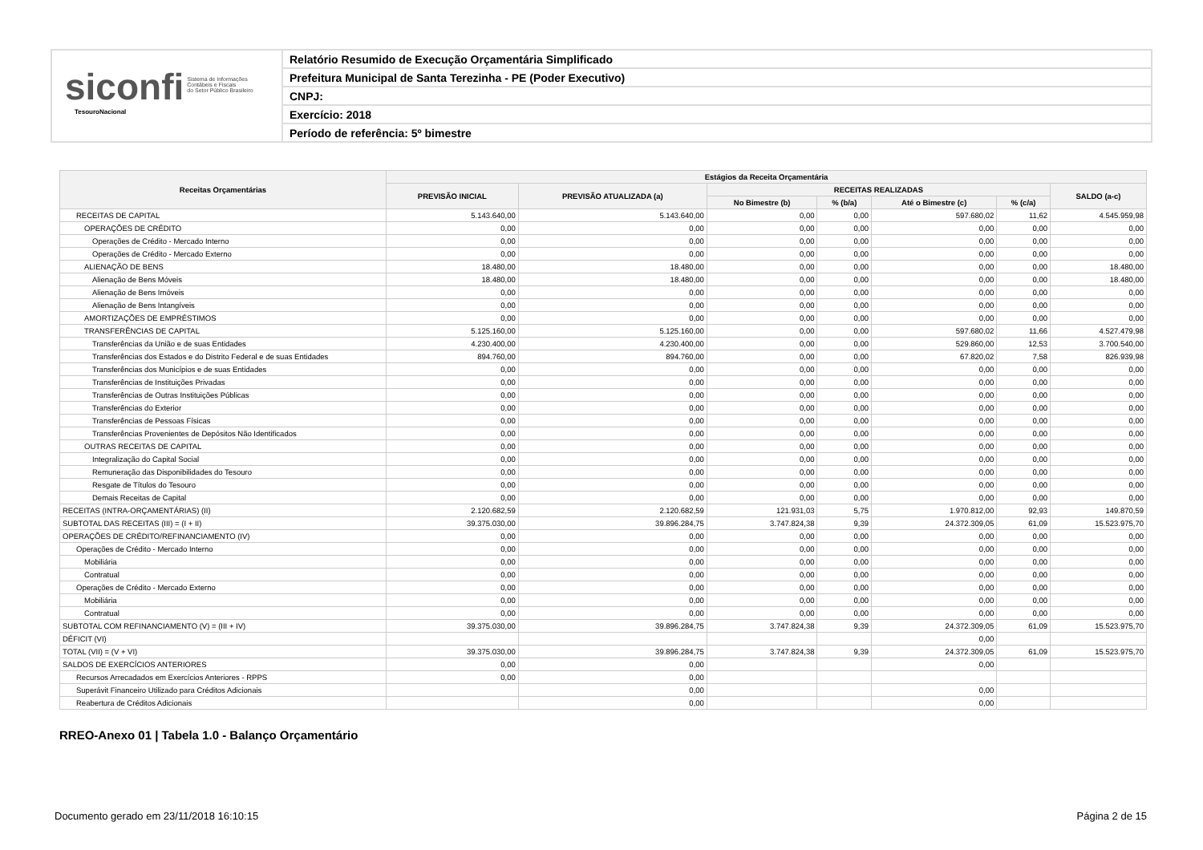siconfi Sistema de Informações
Contábeis e Fiscais
do Setor Público Brasileiro
TesouroNacional
Relatório Resumido de Execução Orçamentária Simplificado
Prefeitura Municipal de Santa Terezinha - PE (Poder Executivo)
CNPJ:
Exercício: 2018
Período de referência: 5º bimestre
| Receitas Orçamentárias | Estágios da Receita Orçamentária | | | | | | |
| --- | --- | --- | --- | --- | --- | --- | --- |
| | PREVISÃO INICIAL | PREVISÃO ATUALIZADA (a) | RECEITAS REALIZADAS | | | | SALDO (a-c) |
| | | | No Bimestre (b) | % (b/a) | Até o Bimestre (c) | % (c/a) | |
| RECEITAS DE CAPITAL | 5.143.640,00 | 5.143.640,00 | 0,00 | 0,00 | 597.680,02 | 11,62 | 4.545.959,98 |
| OPERAÇÕES DE CRÉDITO | 0,00 | 0,00 | 0,00 | 0,00 | 0,00 | 0,00 | 0,00 |
| Operações de Crédito - Mercado Interno | 0,00 | 0,00 | 0,00 | 0,00 | 0,00 | 0,00 | 0,00 |
| Operações de Crédito - Mercado Externo | 0,00 | 0,00 | 0,00 | 0,00 | 0,00 | 0,00 | 0,00 |
| ALIENAÇÃO DE BENS | 18.480,00 | 18.480,00 | 0,00 | 0,00 | 0,00 | 0,00 | 18.480,00 |
| Alienação de Bens Móveis | 18.480,00 | 18.480,00 | 0,00 | 0,00 | 0,00 | 0,00 | 18.480,00 |
| Alienação de Bens Imóveis | 0,00 | 0,00 | 0,00 | 0,00 | 0,00 | 0,00 | 0,00 |
| Alienação de Bens Intangíveis | 0,00 | 0,00 | 0,00 | 0,00 | 0,00 | 0,00 | 0,00 |
| AMORTIZAÇÕES DE EMPRÉSTIMOS | 0,00 | 0,00 | 0,00 | 0,00 | 0,00 | 0,00 | 0,00 |
| TRANSFERÊNCIAS DE CAPITAL | 5.125.160,00 | 5.125.160,00 | 0,00 | 0,00 | 597.680,02 | 11,66 | 4.527.479,98 |
| Transferências da União e de suas Entidades | 4.230.400,00 | 4.230.400,00 | 0,00 | 0,00 | 529.860,00 | 12,53 | 3.700.540,00 |
| Transferências dos Estados e do Distrito Federal e de suas Entidades | 894.760,00 | 894.760,00 | 0,00 | 0,00 | 67.820,02 | 7,58 | 826.939,98 |
| Transferências dos Municípios e de suas Entidades | 0,00 | 0,00 | 0,00 | 0,00 | 0,00 | 0,00 | 0,00 |
| Transferências de Instituições Privadas | 0,00 | 0,00 | 0,00 | 0,00 | 0,00 | 0,00 | 0,00 |
| Transferências de Outras Instituições Públicas | 0,00 | 0,00 | 0,00 | 0,00 | 0,00 | 0,00 | 0,00 |
| Transferências do Exterior | 0,00 | 0,00 | 0,00 | 0,00 | 0,00 | 0,00 | 0,00 |
| Transferências de Pessoas Físicas | 0,00 | 0,00 | 0,00 | 0,00 | 0,00 | 0,00 | 0,00 |
| Transferências Provenientes de Depósitos Não Identificados | 0,00 | 0,00 | 0,00 | 0,00 | 0,00 | 0,00 | 0,00 |
| OUTRAS RECEITAS DE CAPITAL | 0,00 | 0,00 | 0,00 | 0,00 | 0,00 | 0,00 | 0,00 |
| Integralização do Capital Social | 0,00 | 0,00 | 0,00 | 0,00 | 0,00 | 0,00 | 0,00 |
| Remuneração das Disponibilidades do Tesouro | 0,00 | 0,00 | 0,00 | 0,00 | 0,00 | 0,00 | 0,00 |
| Resgate de Títulos do Tesouro | 0,00 | 0,00 | 0,00 | 0,00 | 0,00 | 0,00 | 0,00 |
| Demais Receitas de Capital | 0,00 | 0,00 | 0,00 | 0,00 | 0,00 | 0,00 | 0,00 |
| RECEITAS (INTRA-ORÇAMENTÁRIAS) (II) | 2.120.682,59 | 2.120.682,59 | 121.931,03 | 5,75 | 1.970.812,00 | 92,93 | 149.870,59 |
| SUBTOTAL DAS RECEITAS (III) = (I + II) | 39.375.030,00 | 39.896.284,75 | 3.747.824,38 | 9,39 | 24.372.309,05 | 61,09 | 15.523.975,70 |
| OPERAÇÕES DE CRÉDITO/REFINANCIAMENTO (IV) | 0,00 | 0,00 | 0,00 | 0,00 | 0,00 | 0,00 | 0,00 |
| Operações de Crédito - Mercado Interno | 0,00 | 0,00 | 0,00 | 0,00 | 0,00 | 0,00 | 0,00 |
| Mobiliária | 0,00 | 0,00 | 0,00 | 0,00 | 0,00 | 0,00 | 0,00 |
| Contratual | 0,00 | 0,00 | 0,00 | 0,00 | 0,00 | 0,00 | 0,00 |
| Operações de Crédito - Mercado Externo | 0,00 | 0,00 | 0,00 | 0,00 | 0,00 | 0,00 | 0,00 |
| Mobiliária | 0,00 | 0,00 | 0,00 | 0,00 | 0,00 | 0,00 | 0,00 |
| Contratual | 0,00 | 0,00 | 0,00 | 0,00 | 0,00 | 0,00 | 0,00 |
| SUBTOTAL COM REFINANCIAMENTO (V) = (III + IV) | 39.375.030,00 | 39.896.284,75 | 3.747.824,38 | 9,39 | 24.372.309,05 | 61,09 | 15.523.975,70 |
| DÉFICIT (VI) | | | | | 0,00 | | |
| TOTAL (VII) = (V + VI) | 39.375.030,00 | 39.896.284,75 | 3.747.824,38 | 9,39 | 24.372.309,05 | 61,09 | 15.523.975,70 |
| SALDOS DE EXERCÍCIOS ANTERIORES | 0,00 | 0,00 | | | 0,00 | | |
| Recursos Arrecadados em Exercícios Anteriores - RPPS | 0,00 | 0,00 | | | | | |
| Superávit Financeiro Utilizado para Créditos Adicionais | | 0,00 | | | 0,00 | | |
| Reabertura de Créditos Adicionais | | 0,00 | | | 0,00 | | |
RREO-Anexo 01 | Tabela 1.0 - Balanço Orçamentário
Documento gerado em 23/11/2018 16:10:15
Página 2 de 15